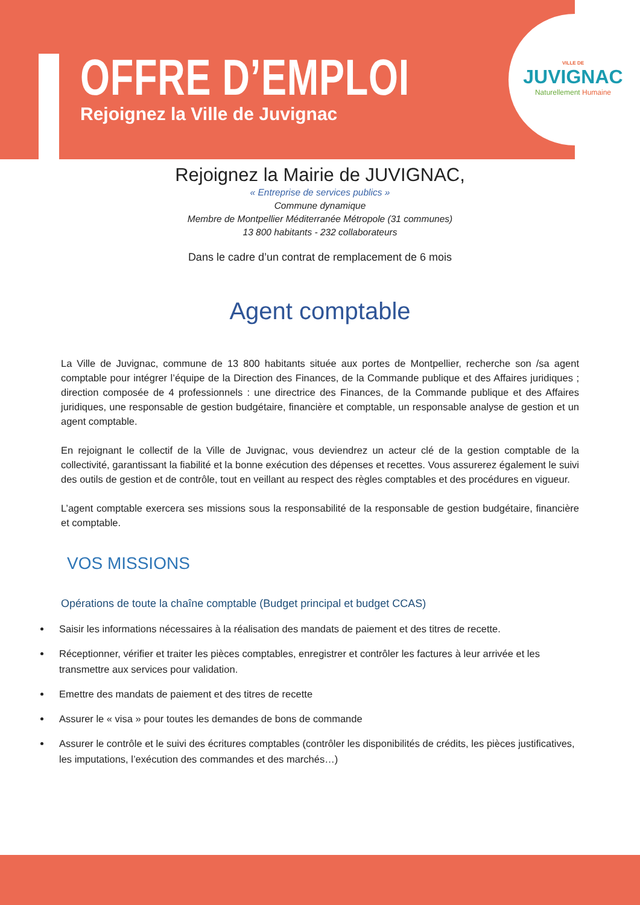OFFRE D’EMPLOI
Rejoignez la Ville de Juvignac
VILLE DE
JUVIGNAC
Naturellement Humaine
Rejoignez la Mairie de JUVIGNAC,
« Entreprise de services publics »
Commune dynamique
Membre de Montpellier Méditerranée Métropole (31 communes)
13 800 habitants - 232 collaborateurs
Dans le cadre d’un contrat de remplacement de 6 mois
Agent comptable
La Ville de Juvignac, commune de 13 800 habitants située aux portes de Montpellier, recherche son /sa agent comptable pour intégrer l’équipe de la Direction des Finances, de la Commande publique et des Affaires juridiques ; direction composée de 4 professionnels : une directrice des Finances, de la Commande publique et des Affaires juridiques, une responsable de gestion budgétaire, financière et comptable, un responsable analyse de gestion et un agent comptable.
En rejoignant le collectif de la Ville de Juvignac, vous deviendrez un acteur clé de la gestion comptable de la collectivité, garantissant la fiabilité et la bonne exécution des dépenses et recettes. Vous assurerez également le suivi des outils de gestion et de contrôle, tout en veillant au respect des règles comptables et des procédures en vigueur.
L’agent comptable exercera ses missions sous la responsabilité de la responsable de gestion budgétaire, financière et comptable.
VOS MISSIONS
Opérations de toute la chaîne comptable (Budget principal et budget CCAS)
Saisir les informations nécessaires à la réalisation des mandats de paiement et des titres de recette.
Réceptionner, vérifier et traiter les pièces comptables, enregistrer et contrôler les factures à leur arrivée et les transmettre aux services pour validation.
Emettre des mandats de paiement et des titres de recette
Assurer le « visa » pour toutes les demandes de bons de commande
Assurer le contrôle et le suivi des écritures comptables (contrôler les disponibilités de crédits, les pièces justificatives, les imputations, l’exécution des commandes et des marchés…)